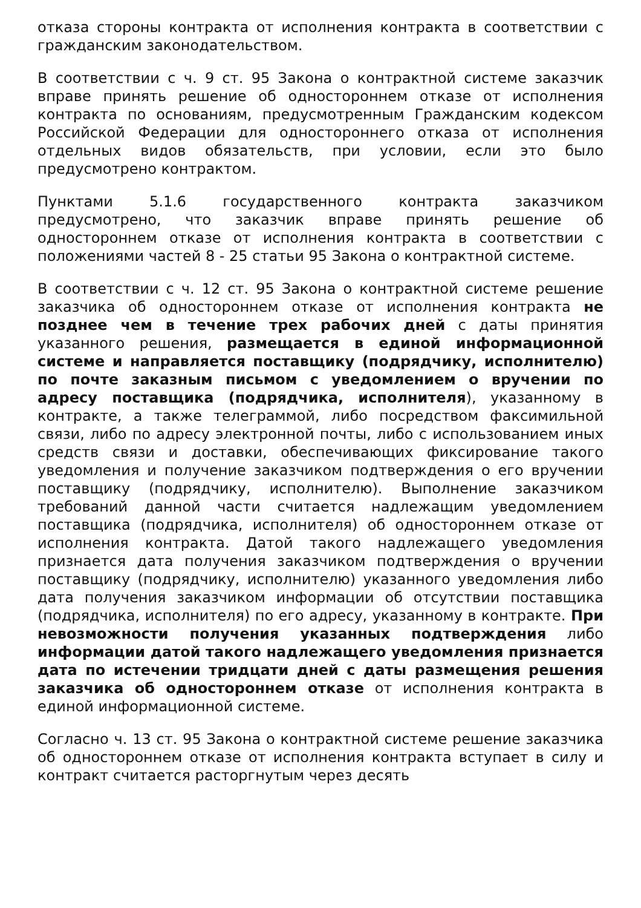отказа стороны контракта от исполнения контракта в соответствии с гражданским законодательством.
В соответствии с ч. 9 ст. 95 Закона о контрактной системе заказчик вправе принять решение об одностороннем отказе от исполнения контракта по основаниям, предусмотренным Гражданским кодексом Российской Федерации для одностороннего отказа от исполнения отдельных видов обязательств, при условии, если это было предусмотрено контрактом.
Пунктами 5.1.6 государственного контракта заказчиком предусмотрено, что заказчик вправе принять решение об одностороннем отказе от исполнения контракта в соответствии с положениями частей 8 - 25 статьи 95 Закона о контрактной системе.
В соответствии с ч. 12 ст. 95 Закона о контрактной системе решение заказчика об одностороннем отказе от исполнения контракта не позднее чем в течение трех рабочих дней с даты принятия указанного решения, размещается в единой информационной системе и направляется поставщику (подрядчику, исполнителю) по почте заказным письмом с уведомлением о вручении по адресу поставщика (подрядчика, исполнителя), указанному в контракте, а также телеграммой, либо посредством факсимильной связи, либо по адресу электронной почты, либо с использованием иных средств связи и доставки, обеспечивающих фиксирование такого уведомления и получение заказчиком подтверждения о его вручении поставщику (подрядчику, исполнителю). Выполнение заказчиком требований данной части считается надлежащим уведомлением поставщика (подрядчика, исполнителя) об одностороннем отказе от исполнения контракта. Датой такого надлежащего уведомления признается дата получения заказчиком подтверждения о вручении поставщику (подрядчику, исполнителю) указанного уведомления либо дата получения заказчиком информации об отсутствии поставщика (подрядчика, исполнителя) по его адресу, указанному в контракте. При невозможности получения указанных подтверждения либо информации датой такого надлежащего уведомления признается дата по истечении тридцати дней с даты размещения решения заказчика об одностороннем отказе от исполнения контракта в единой информационной системе.
Согласно ч. 13 ст. 95 Закона о контрактной системе решение заказчика об одностороннем отказе от исполнения контракта вступает в силу и контракт считается расторгнутым через десять